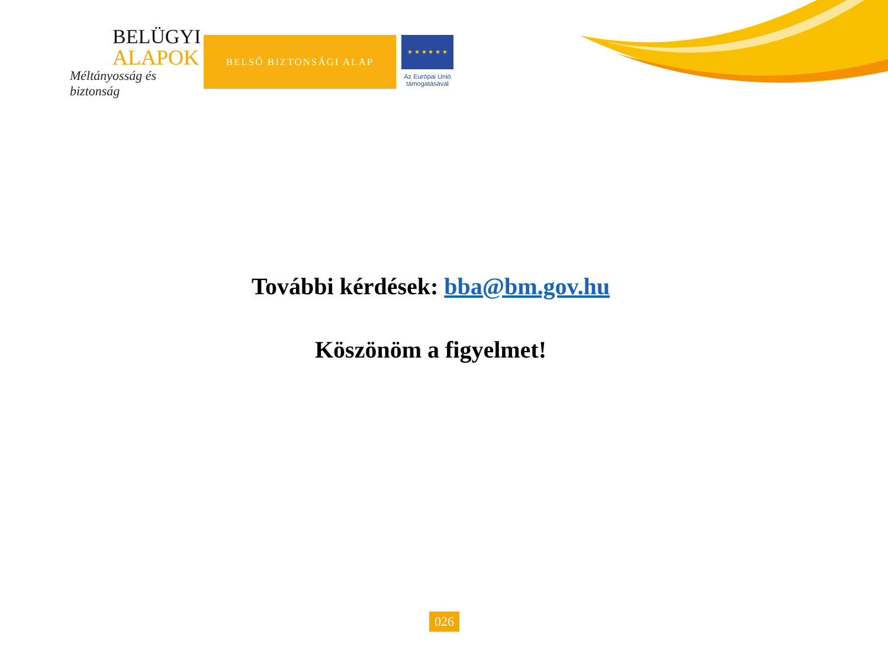BELÜGYI
ALAPOK
Méltányosság és biztonság
BELSŐ BIZTONSÁGI ALAP
★ ★ ★ ★ ★ ★
Az Európai Unió
támogatásával
További kérdések: bba@bm.gov.hu
Köszönöm a figyelmet!
026